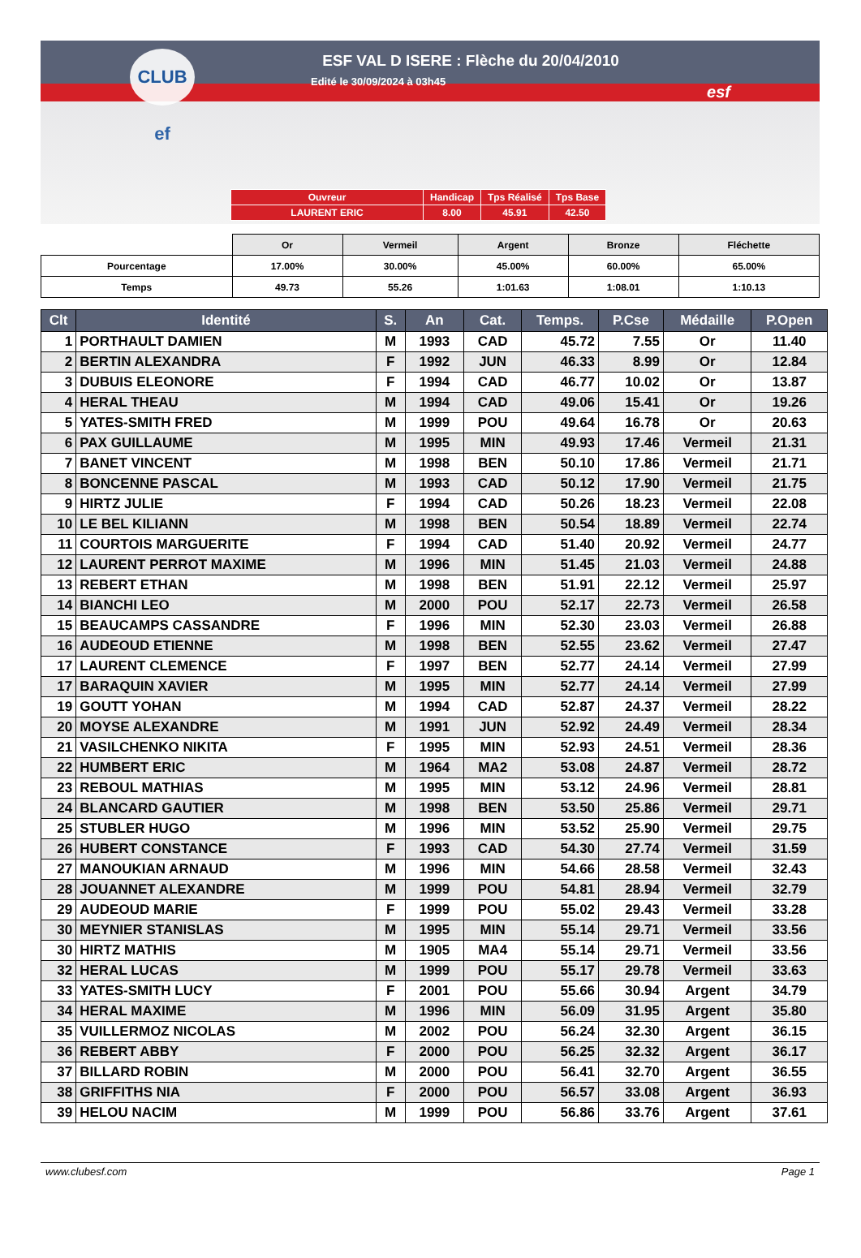CLUB ef
ESF VAL D ISERE : Flèche du 20/04/2010
Edité le 30/09/2024 à 03h45
esf
| Ouvreur | Handicap | Tps Réalisé | Tps Base |
| LAURENT ERIC | 8.00 | 45.91 | 42.50 |
| | Or | Vermeil | Argent | Bronze | Fléchette |
| Pourcentage | 17.00% | 30.00% | 45.00% | 60.00% | 65.00% |
| Temps | 49.73 | 55.26 | 1:01.63 | 1:08.01 | 1:10.13 |
| Clt | Identité | S. | An | Cat. | Temps. | P.Cse | Médaille | P.Open |
| --- | --- | --- | --- | --- | --- | --- | --- | --- |
| 1 | PORTHAULT DAMIEN | M | 1993 | CAD | 45.72 | 7.55 | Or | 11.40 |
| 2 | BERTIN ALEXANDRA | F | 1992 | JUN | 46.33 | 8.99 | Or | 12.84 |
| 3 | DUBUIS ELEONORE | F | 1994 | CAD | 46.77 | 10.02 | Or | 13.87 |
| 4 | HERAL THEAU | M | 1994 | CAD | 49.06 | 15.41 | Or | 19.26 |
| 5 | YATES-SMITH FRED | M | 1999 | POU | 49.64 | 16.78 | Or | 20.63 |
| 6 | PAX GUILLAUME | M | 1995 | MIN | 49.93 | 17.46 | Vermeil | 21.31 |
| 7 | BANET VINCENT | M | 1998 | BEN | 50.10 | 17.86 | Vermeil | 21.71 |
| 8 | BONCENNE PASCAL | M | 1993 | CAD | 50.12 | 17.90 | Vermeil | 21.75 |
| 9 | HIRTZ JULIE | F | 1994 | CAD | 50.26 | 18.23 | Vermeil | 22.08 |
| 10 | LE BEL KILIANN | M | 1998 | BEN | 50.54 | 18.89 | Vermeil | 22.74 |
| 11 | COURTOIS MARGUERITE | F | 1994 | CAD | 51.40 | 20.92 | Vermeil | 24.77 |
| 12 | LAURENT PERROT MAXIME | M | 1996 | MIN | 51.45 | 21.03 | Vermeil | 24.88 |
| 13 | REBERT ETHAN | M | 1998 | BEN | 51.91 | 22.12 | Vermeil | 25.97 |
| 14 | BIANCHI LEO | M | 2000 | POU | 52.17 | 22.73 | Vermeil | 26.58 |
| 15 | BEAUCAMPS CASSANDRE | F | 1996 | MIN | 52.30 | 23.03 | Vermeil | 26.88 |
| 16 | AUDEOUD ETIENNE | M | 1998 | BEN | 52.55 | 23.62 | Vermeil | 27.47 |
| 17 | LAURENT CLEMENCE | F | 1997 | BEN | 52.77 | 24.14 | Vermeil | 27.99 |
| 17 | BARAQUIN XAVIER | M | 1995 | MIN | 52.77 | 24.14 | Vermeil | 27.99 |
| 19 | GOUTT YOHAN | M | 1994 | CAD | 52.87 | 24.37 | Vermeil | 28.22 |
| 20 | MOYSE ALEXANDRE | M | 1991 | JUN | 52.92 | 24.49 | Vermeil | 28.34 |
| 21 | VASILCHENKO NIKITA | F | 1995 | MIN | 52.93 | 24.51 | Vermeil | 28.36 |
| 22 | HUMBERT ERIC | M | 1964 | MA2 | 53.08 | 24.87 | Vermeil | 28.72 |
| 23 | REBOUL MATHIAS | M | 1995 | MIN | 53.12 | 24.96 | Vermeil | 28.81 |
| 24 | BLANCARD GAUTIER | M | 1998 | BEN | 53.50 | 25.86 | Vermeil | 29.71 |
| 25 | STUBLER HUGO | M | 1996 | MIN | 53.52 | 25.90 | Vermeil | 29.75 |
| 26 | HUBERT CONSTANCE | F | 1993 | CAD | 54.30 | 27.74 | Vermeil | 31.59 |
| 27 | MANOUKIAN ARNAUD | M | 1996 | MIN | 54.66 | 28.58 | Vermeil | 32.43 |
| 28 | JOUANNET ALEXANDRE | M | 1999 | POU | 54.81 | 28.94 | Vermeil | 32.79 |
| 29 | AUDEOUD MARIE | F | 1999 | POU | 55.02 | 29.43 | Vermeil | 33.28 |
| 30 | MEYNIER STANISLAS | M | 1995 | MIN | 55.14 | 29.71 | Vermeil | 33.56 |
| 30 | HIRTZ MATHIS | M | 1905 | MA4 | 55.14 | 29.71 | Vermeil | 33.56 |
| 32 | HERAL LUCAS | M | 1999 | POU | 55.17 | 29.78 | Vermeil | 33.63 |
| 33 | YATES-SMITH LUCY | F | 2001 | POU | 55.66 | 30.94 | Argent | 34.79 |
| 34 | HERAL MAXIME | M | 1996 | MIN | 56.09 | 31.95 | Argent | 35.80 |
| 35 | VUILLERMOZ NICOLAS | M | 2002 | POU | 56.24 | 32.30 | Argent | 36.15 |
| 36 | REBERT ABBY | F | 2000 | POU | 56.25 | 32.32 | Argent | 36.17 |
| 37 | BILLARD ROBIN | M | 2000 | POU | 56.41 | 32.70 | Argent | 36.55 |
| 38 | GRIFFITHS NIA | F | 2000 | POU | 56.57 | 33.08 | Argent | 36.93 |
| 39 | HELOU NACIM | M | 1999 | POU | 56.86 | 33.76 | Argent | 37.61 |
www.clubesf.com Page 1